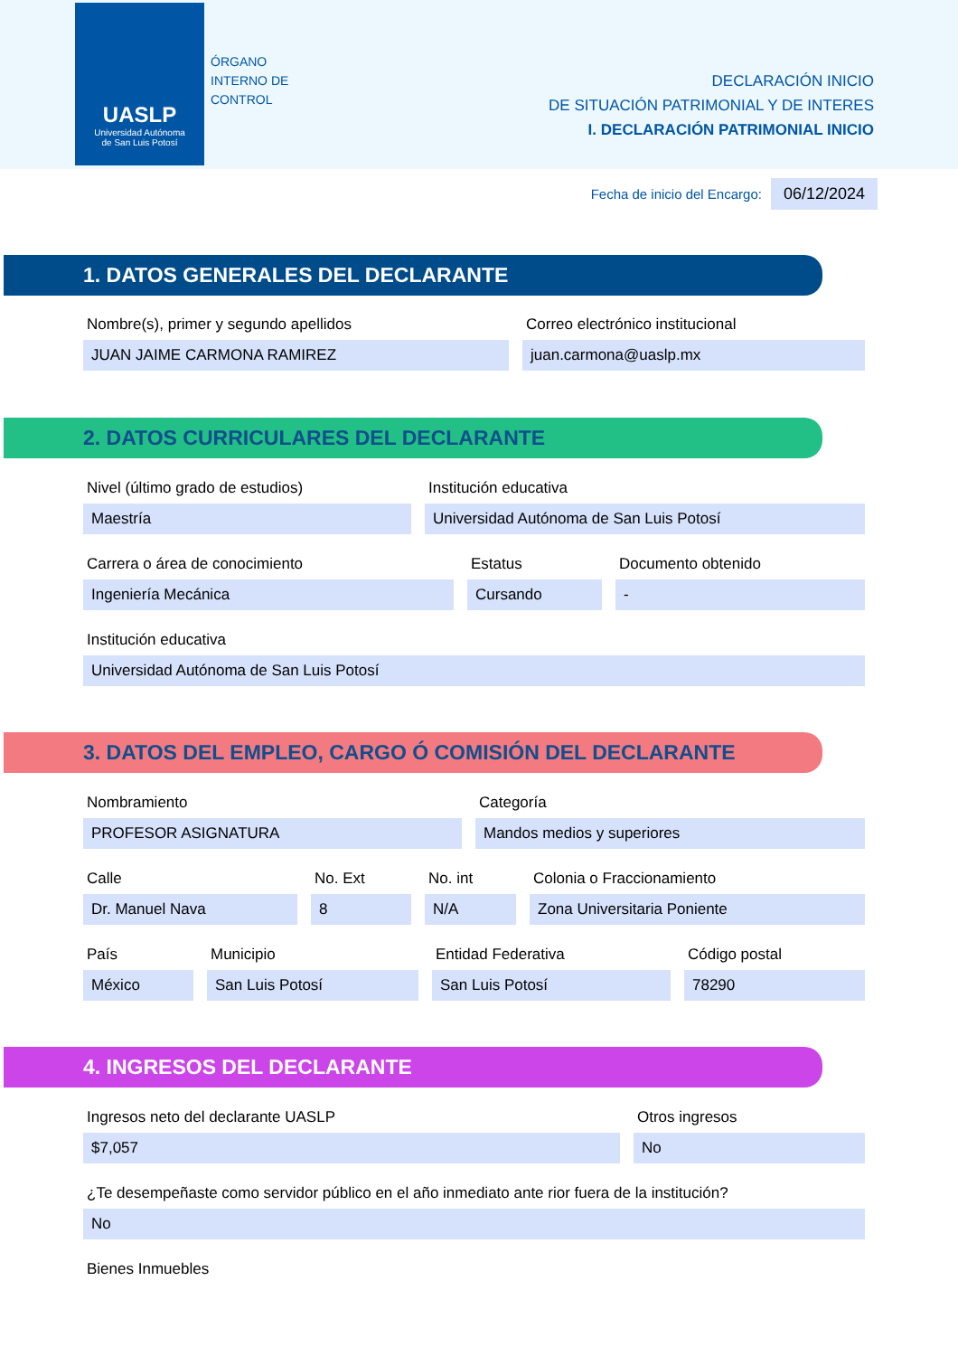UASLP
Universidad Autónoma
de San Luis Potosí
ÓRGANO
INTERNO DE
CONTROL
DECLARACIÓN INICIO
DE SITUACIÓN PATRIMONIAL Y DE INTERES
I. DECLARACIÓN PATRIMONIAL INICIO
Fecha de inicio del Encargo:
06/12/2024
1. DATOS GENERALES DEL DECLARANTE
Nombre(s), primer y segundo apellidos
JUAN JAIME CARMONA RAMIREZ
Correo electrónico institucional
juan.carmona@uaslp.mx
2. DATOS CURRICULARES DEL DECLARANTE
Nivel (último grado de estudios)
Maestría
Institución educativa
Universidad Autónoma de San Luis Potosí
Carrera o área de conocimiento
Ingeniería Mecánica
Estatus
Cursando
Documento obtenido
-
Institución educativa
Universidad Autónoma de San Luis Potosí
3. DATOS DEL EMPLEO, CARGO Ó COMISIÓN DEL DECLARANTE
Nombramiento
PROFESOR ASIGNATURA
Categoría
Mandos medios y superiores
Calle
Dr. Manuel Nava
No. Ext
8
No. int
N/A
Colonia o Fraccionamiento
Zona Universitaria Poniente
País
México
Municipio
San Luis Potosí
Entidad Federativa
San Luis Potosí
Código postal
78290
4. INGRESOS DEL DECLARANTE
Ingresos neto del declarante UASLP
$7,057
Otros ingresos
No
¿Te desempeñaste como servidor público en el año inmediato ante rior fuera de la institución?
No
Bienes Inmuebles